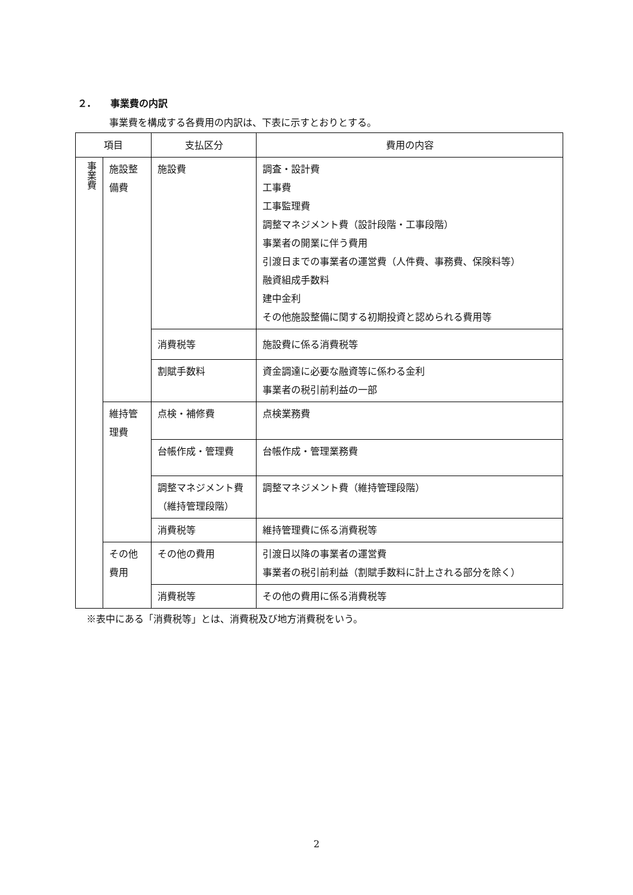２. 事業費の内訳
事業費を構成する各費用の内訳は、下表に示すとおりとする。
| 項目 | | 支払区分 | 費用の内容 |
| --- | --- | --- | --- |
| 事業費 | 施設整備費 | 施設費 | 調査・設計費 工事費 工事監理費 調整マネジメント費（設計段階・工事段階） 事業者の開業に伴う費用 引渡日までの事業者の運営費（人件費、事務費、保険料等） 融資組成手数料 建中金利 その他施設整備に関する初期投資と認められる費用等 |
| | | 消費税等 | 施設費に係る消費税等 |
| | | 割賦手数料 | 資金調達に必要な融資等に係わる金利 事業者の税引前利益の一部 |
| | 維持管理費 | 点検・補修費 | 点検業務費 |
| | | 台帳作成・管理費 | 台帳作成・管理業務費 |
| | | 調整マネジメント費（維持管理段階） | 調整マネジメント費（維持管理段階） |
| | | 消費税等 | 維持管理費に係る消費税等 |
| | その他費用 | その他の費用 | 引渡日以降の事業者の運営費 事業者の税引前利益（割賦手数料に計上される部分を除く） |
| | | 消費税等 | その他の費用に係る消費税等 |
※表中にある「消費税等」とは、消費税及び地方消費税をいう。
2